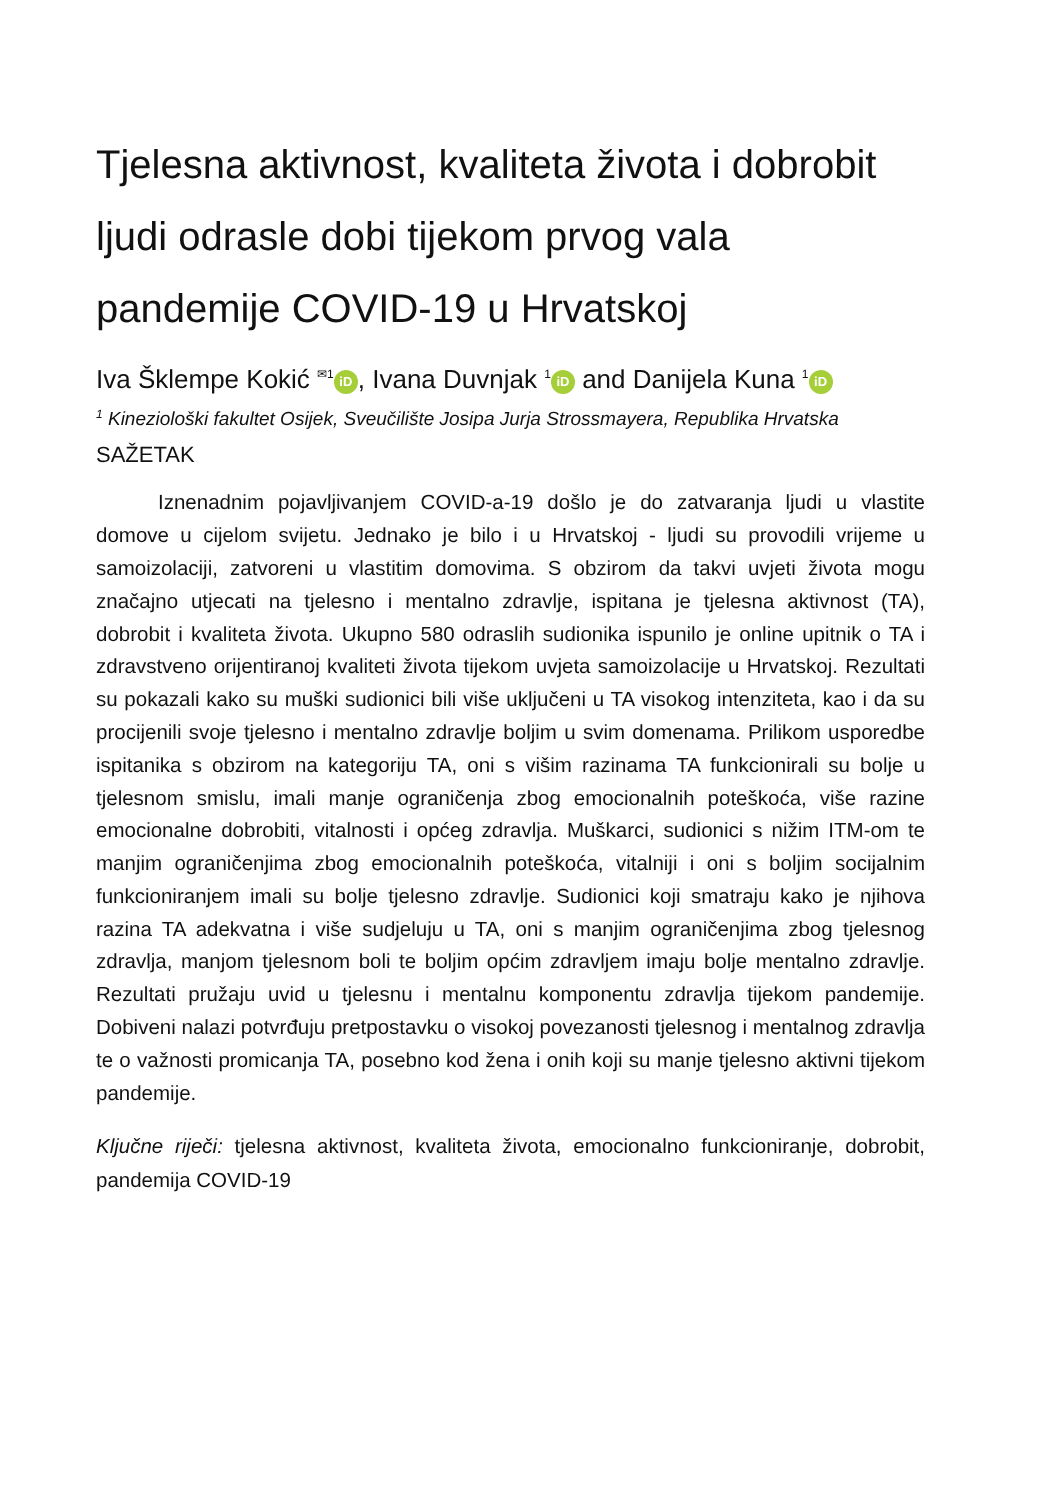Tjelesna aktivnost, kvaliteta života i dobrobit ljudi odrasle dobi tijekom prvog vala pandemije COVID-19 u Hrvatskoj
Iva Šklempe Kokić <sup>✉1</sup> iD, Ivana Duvnjak <sup>1</sup> iD and Danijela Kuna <sup>1</sup> iD
<sup>1</sup> Kineziološki fakultet Osijek, Sveučilište Josipa Jurja Strossmayera, Republika Hrvatska
SAŽETAK
Iznenadnim pojavljivanjem COVID-a-19 došlo je do zatvaranja ljudi u vlastite domove u cijelom svijetu. Jednako je bilo i u Hrvatskoj - ljudi su provodili vrijeme u samoizolaciji, zatvoreni u vlastitim domovima. S obzirom da takvi uvjeti života mogu značajno utjecati na tjelesno i mentalno zdravlje, ispitana je tjelesna aktivnost (TA), dobrobit i kvaliteta života. Ukupno 580 odraslih sudionika ispunilo je online upitnik o TA i zdravstveno orijentiranoj kvaliteti života tijekom uvjeta samoizolacije u Hrvatskoj. Rezultati su pokazali kako su muški sudionici bili više uključeni u TA visokog intenziteta, kao i da su procijenili svoje tjelesno i mentalno zdravlje boljim u svim domenama. Prilikom usporedbe ispitanika s obzirom na kategoriju TA, oni s višim razinama TA funkcionirali su bolje u tjelesnom smislu, imali manje ograničenja zbog emocionalnih poteškoća, više razine emocionalne dobrobiti, vitalnosti i općeg zdravlja. Muškarci, sudionici s nižim ITM-om te manjim ograničenjima zbog emocionalnih poteškoća, vitalniji i oni s boljim socijalnim funkcioniranjem imali su bolje tjelesno zdravlje. Sudionici koji smatraju kako je njihova razina TA adekvatna i više sudjeluju u TA, oni s manjim ograničenjima zbog tjelesnog zdravlja, manjom tjelesnom boli te boljim općim zdravljem imaju bolje mentalno zdravlje. Rezultati pružaju uvid u tjelesnu i mentalnu komponentu zdravlja tijekom pandemije. Dobiveni nalazi potvrđuju pretpostavku o visokoj povezanosti tjelesnog i mentalnog zdravlja te o važnosti promicanja TA, posebno kod žena i onih koji su manje tjelesno aktivni tijekom pandemije.
Ključne riječi: tjelesna aktivnost, kvaliteta života, emocionalno funkcioniranje, dobrobit, pandemija COVID-19